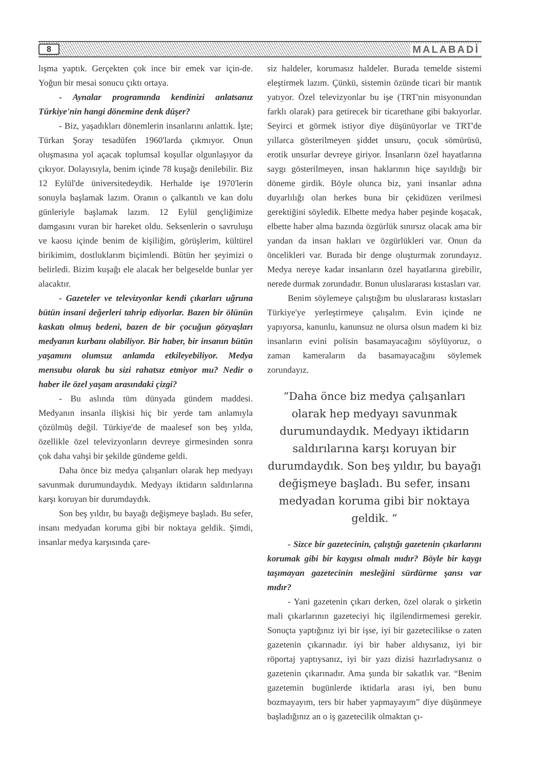8 MALABADİ
lışma yaptık. Gerçekten çok ince bir emek var için-de. Yoğun bir mesai sonucu çıktı ortaya.
- Aynalar programında kendinizi anlatsanız Türkiye'nin hangi dönemine denk düşer?
- Biz, yaşadıkları dönemlerin insanlarını anlattık. İşte; Türkan Şoray tesadüfen 1960'larda çıkmıyor. Onun oluşmasına yol açacak toplumsal koşullar olgunlaşıyor da çıkıyor. Dolayısıyla, benim içinde 78 kuşağı denilebilir. Biz 12 Eylül'de üniversitedeydik. Herhalde işe 1970'lerin sonuyla başlamak lazım. Oranın o çalkantılı ve kan dolu günleriyle başlamak lazım. 12 Eylül gençliğimize damgasını vuran bir hareket oldu. Seksenlerin o savruluşu ve kaosu içinde benim de kişiliğim, görüşlerim, kültürel birikimim, dostluklarım biçimlendi. Bütün her şeyimizi o belirledi. Bizim kuşağı ele alacak her belgeselde bunlar yer alacaktır.
- Gazeteler ve televizyonlar kendi çıkarları uğruna bütün insani değerleri tahrip ediyorlar. Bazen bir ölünün kaskatı olmuş bedeni, bazen de bir çocuğun gözyaşları medyanın kurbanı olabiliyor. Bir haber, bir insanın bütün yaşamını olumsuz anlamda etkileyebiliyor. Medya mensubu olarak bu sizi rahatsız etmiyor mu? Nedir o haber ile özel yaşam arasındaki çizgi?
- Bu aslında tüm dünyada gündem maddesi. Medyanın insanla ilişkisi hiç bir yerde tam anlamıyla çözülmüş değil. Türkiye'de de maalesef son beş yılda, özellikle özel televizyonların devreye girmesinden sonra çok daha vahşi bir şekilde gündeme geldi.
Daha önce biz medya çalışanları olarak hep medyayı savunmak durumundaydık. Medyayı iktidarın saldırılarına karşı koruyan bir durumdaydık.
Son beş yıldır, bu bayağı değişmeye başladı. Bu sefer, insanı medyadan koruma gibi bir noktaya geldik. Şimdi, insanlar medya karşısında çare-
siz haldeler, korumasız haldeler. Burada temelde sistemi eleştirmek lazım. Çünkü, sistemin özünde ticari bir mantık yatıyor. Özel televizyonlar bu işe (TRT'nin misyonundan farklı olarak) para getirecek bir ticarethane gibi bakıyorlar. Seyirci et görmek istiyor diye düşünüyorlar ve TRT'de yıllarca gösterilmeyen şiddet unsuru, çocuk sömürüsü, erotik unsurlar devreye giriyor. İnsanların özel hayatlarına saygı gösterilmeyen, insan haklarının hiçe sayıldığı bir döneme girdik. Böyle olunca biz, yani insanlar adına duyarlılığı olan herkes buna bir çekidüzen verilmesi gerektiğini söyledik. Elbette medya haber peşinde koşacak, elbette haber alma bazında özgürlük sınırsız olacak ama bir yandan da insan hakları ve özgürlükleri var. Onun da öncelikleri var. Burada bir denge oluşturmak zorundayız. Medya nereye kadar insanların özel hayatlarına girebilir, nerede durmak zorundadır. Bunun uluslararası kıstasları var.
Benim söylemeye çalıştığım bu uluslararası kıstasları Türkiye'ye yerleştirmeye çalışalım. Evin içinde ne yapıyorsa, kanunlu, kanunsuz ne olursa olsun madem ki biz insanların evini polisin basamayacağını söylüyoruz, o zaman kameraların da basamayacağını söylemek zorundayız.
“Daha önce biz medya çalışanları olarak hep medyayı savunmak durumundaydık. Medyayı iktidarın saldırılarına karşı koruyan bir durumdaydık. Son beş yıldır, bu bayağı değişmeye başladı. Bu sefer, insanı medyadan koruma gibi bir noktaya geldik. ”
- Sizce bir gazetecinin, çalıştığı gazetenin çıkarlarını korumak gibi bir kaygısı olmalı mıdır? Böyle bir kaygı taşımayan gazetecinin mesleğini sürdürme şansı var mıdır?
- Yani gazetenin çıkarı derken, özel olarak o şirketin mali çıkarlarının gazeteciyi hiç ilgilendirmemesi gerekir. Sonuçta yaptığınız iyi bir işse, iyi bir gazetecilikse o zaten gazetenin çıkarınadır. iyi bir haber aldıysanız, iyi bir röportaj yaptıysanız, iyi bir yazı dizisi hazırladıysanız o gazetenin çıkarınadır. Ama şunda bir sakatlık var. “Benim gazetemin bugünlerde iktidarla arası iyi, ben bunu bozmayayım, ters bir haber yapmayayım” diye düşünmeye başladığınız an o iş gazetecilik olmaktan çı-